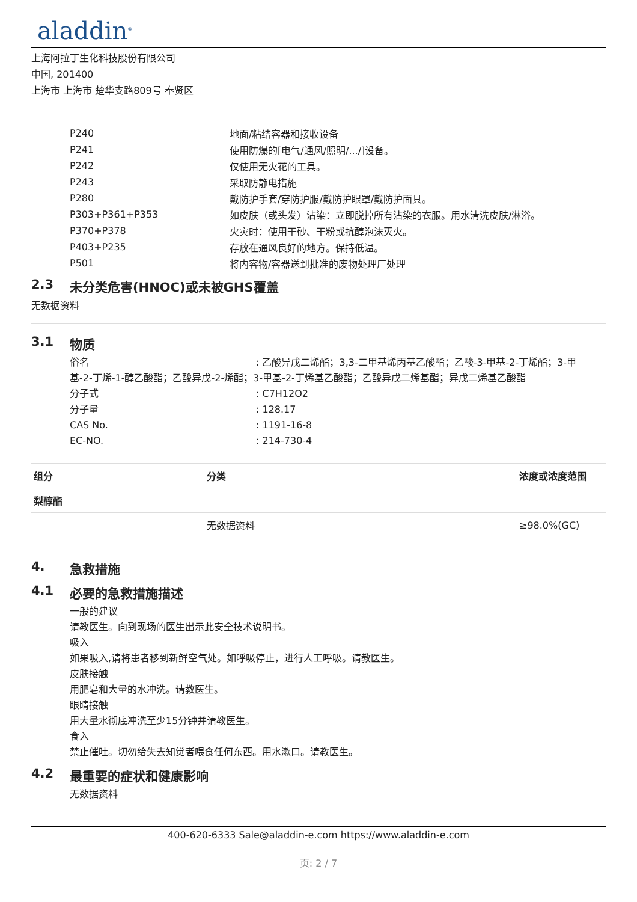aladdin<sup>®</sup>
上海阿拉丁生化科技股份有限公司
中国, 201400
上海市 上海市 楚华支路809号 奉贤区
| P240 | 地面/粘结容器和接收设备 |
| P241 | 使用防爆的[电气/通风/照明/.../]设备。 |
| P242 | 仅使用无火花的工具。 |
| P243 | 采取防静电措施 |
| P280 | 戴防护手套/穿防护服/戴防护眼罩/戴防护面具。 |
| P303+P361+P353 | 如皮肤（或头发）沾染：立即脱掉所有沾染的衣服。用水清洗皮肤/淋浴。 |
| P370+P378 | 火灾时：使用干砂、干粉或抗醇泡沫灭火。 |
| P403+P235 | 存放在通风良好的地方。保持低温。 |
| P501 | 将内容物/容器送到批准的废物处理厂处理 |
2.3 未分类危害(HNOC)或未被GHS覆盖
无数据资料
3.1 物质
俗名 : 乙酸异戊二烯酯；3,3-二甲基烯丙基乙酸酯；乙酸-3-甲基-2-丁烯酯；3-甲
基-2-丁烯-1-醇乙酸酯；乙酸异戊-2-烯酯；3-甲基-2-丁烯基乙酸酯；乙酸异戊二烯基酯；异戊二烯基乙酸酯
分子式 : C7H12O2
分子量 : 128.17
CAS No. : 1191-16-8
EC-NO. : 214-730-4
| 组分 | 分类 | 浓度或浓度范围 |
| --- | --- | --- |
| 梨醇酯 | | |
| | 无数据资料 | ≥98.0%(GC) |
4. 急救措施
4.1 必要的急救措施描述
一般的建议
请教医生。向到现场的医生出示此安全技术说明书。
吸入
如果吸入,请将患者移到新鲜空气处。如呼吸停止，进行人工呼吸。请教医生。
皮肤接触
用肥皂和大量的水冲洗。请教医生。
眼睛接触
用大量水彻底冲洗至少15分钟并请教医生。
食入
禁止催吐。切勿给失去知觉者喂食任何东西。用水漱口。请教医生。
4.2 最重要的症状和健康影响
无数据资料
400-620-6333 Sale@aladdin-e.com https://www.aladdin-e.com
页: 2 / 7